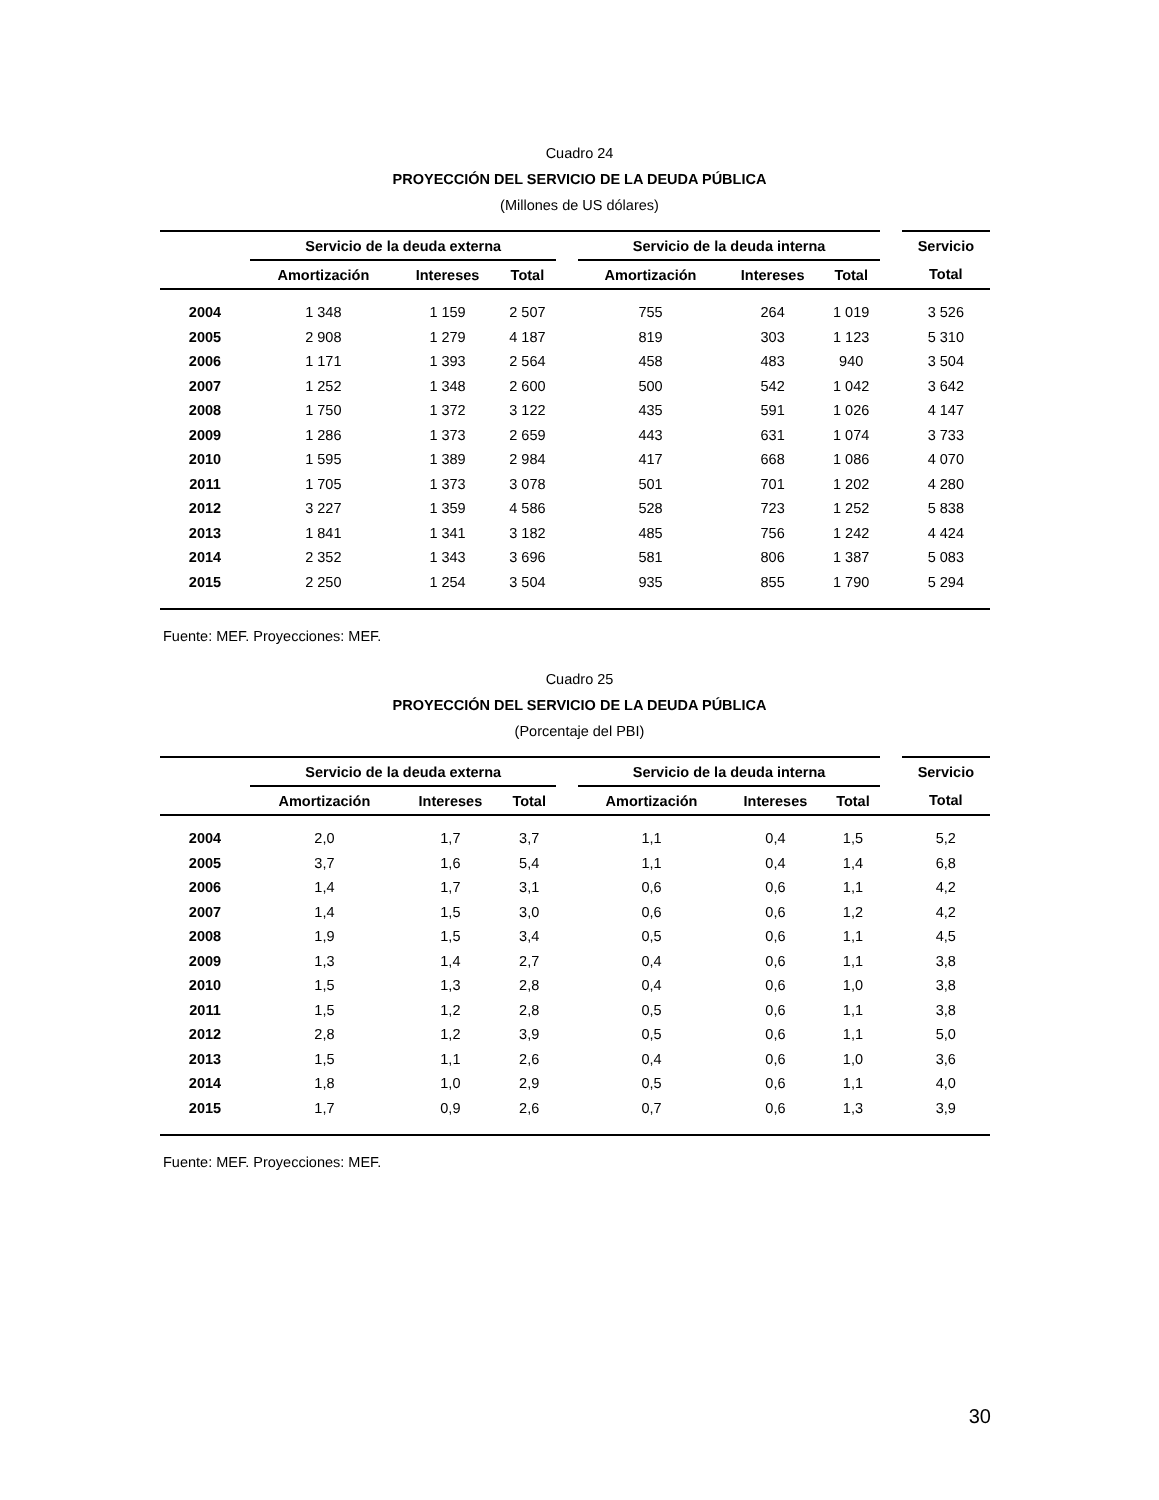Cuadro 24
PROYECCIÓN DEL SERVICIO DE LA DEUDA PÚBLICA
(Millones de US dólares)
| | Servicio de la deuda externa | | | | Servicio de la deuda interna | | | | Servicio |
| --- | --- | --- | --- | --- | --- | --- | --- | --- | --- |
| | Amortización | Intereses | Total | | Amortización | Intereses | Total | | Total |
| 2004 | 1 348 | 1 159 | 2 507 | | 755 | 264 | 1 019 | | 3 526 |
| 2005 | 2 908 | 1 279 | 4 187 | | 819 | 303 | 1 123 | | 5 310 |
| 2006 | 1 171 | 1 393 | 2 564 | | 458 | 483 | 940 | | 3 504 |
| 2007 | 1 252 | 1 348 | 2 600 | | 500 | 542 | 1 042 | | 3 642 |
| 2008 | 1 750 | 1 372 | 3 122 | | 435 | 591 | 1 026 | | 4 147 |
| 2009 | 1 286 | 1 373 | 2 659 | | 443 | 631 | 1 074 | | 3 733 |
| 2010 | 1 595 | 1 389 | 2 984 | | 417 | 668 | 1 086 | | 4 070 |
| 2011 | 1 705 | 1 373 | 3 078 | | 501 | 701 | 1 202 | | 4 280 |
| 2012 | 3 227 | 1 359 | 4 586 | | 528 | 723 | 1 252 | | 5 838 |
| 2013 | 1 841 | 1 341 | 3 182 | | 485 | 756 | 1 242 | | 4 424 |
| 2014 | 2 352 | 1 343 | 3 696 | | 581 | 806 | 1 387 | | 5 083 |
| 2015 | 2 250 | 1 254 | 3 504 | | 935 | 855 | 1 790 | | 5 294 |
Fuente: MEF. Proyecciones: MEF.
Cuadro 25
PROYECCIÓN DEL SERVICIO DE LA DEUDA PÚBLICA
(Porcentaje del PBI)
| | Servicio de la deuda externa | | | | Servicio de la deuda interna | | | | Servicio |
| --- | --- | --- | --- | --- | --- | --- | --- | --- | --- |
| | Amortización | Intereses | Total | | Amortización | Intereses | Total | | Total |
| 2004 | 2,0 | 1,7 | 3,7 | | 1,1 | 0,4 | 1,5 | | 5,2 |
| 2005 | 3,7 | 1,6 | 5,4 | | 1,1 | 0,4 | 1,4 | | 6,8 |
| 2006 | 1,4 | 1,7 | 3,1 | | 0,6 | 0,6 | 1,1 | | 4,2 |
| 2007 | 1,4 | 1,5 | 3,0 | | 0,6 | 0,6 | 1,2 | | 4,2 |
| 2008 | 1,9 | 1,5 | 3,4 | | 0,5 | 0,6 | 1,1 | | 4,5 |
| 2009 | 1,3 | 1,4 | 2,7 | | 0,4 | 0,6 | 1,1 | | 3,8 |
| 2010 | 1,5 | 1,3 | 2,8 | | 0,4 | 0,6 | 1,0 | | 3,8 |
| 2011 | 1,5 | 1,2 | 2,8 | | 0,5 | 0,6 | 1,1 | | 3,8 |
| 2012 | 2,8 | 1,2 | 3,9 | | 0,5 | 0,6 | 1,1 | | 5,0 |
| 2013 | 1,5 | 1,1 | 2,6 | | 0,4 | 0,6 | 1,0 | | 3,6 |
| 2014 | 1,8 | 1,0 | 2,9 | | 0,5 | 0,6 | 1,1 | | 4,0 |
| 2015 | 1,7 | 0,9 | 2,6 | | 0,7 | 0,6 | 1,3 | | 3,9 |
Fuente: MEF. Proyecciones: MEF.
30